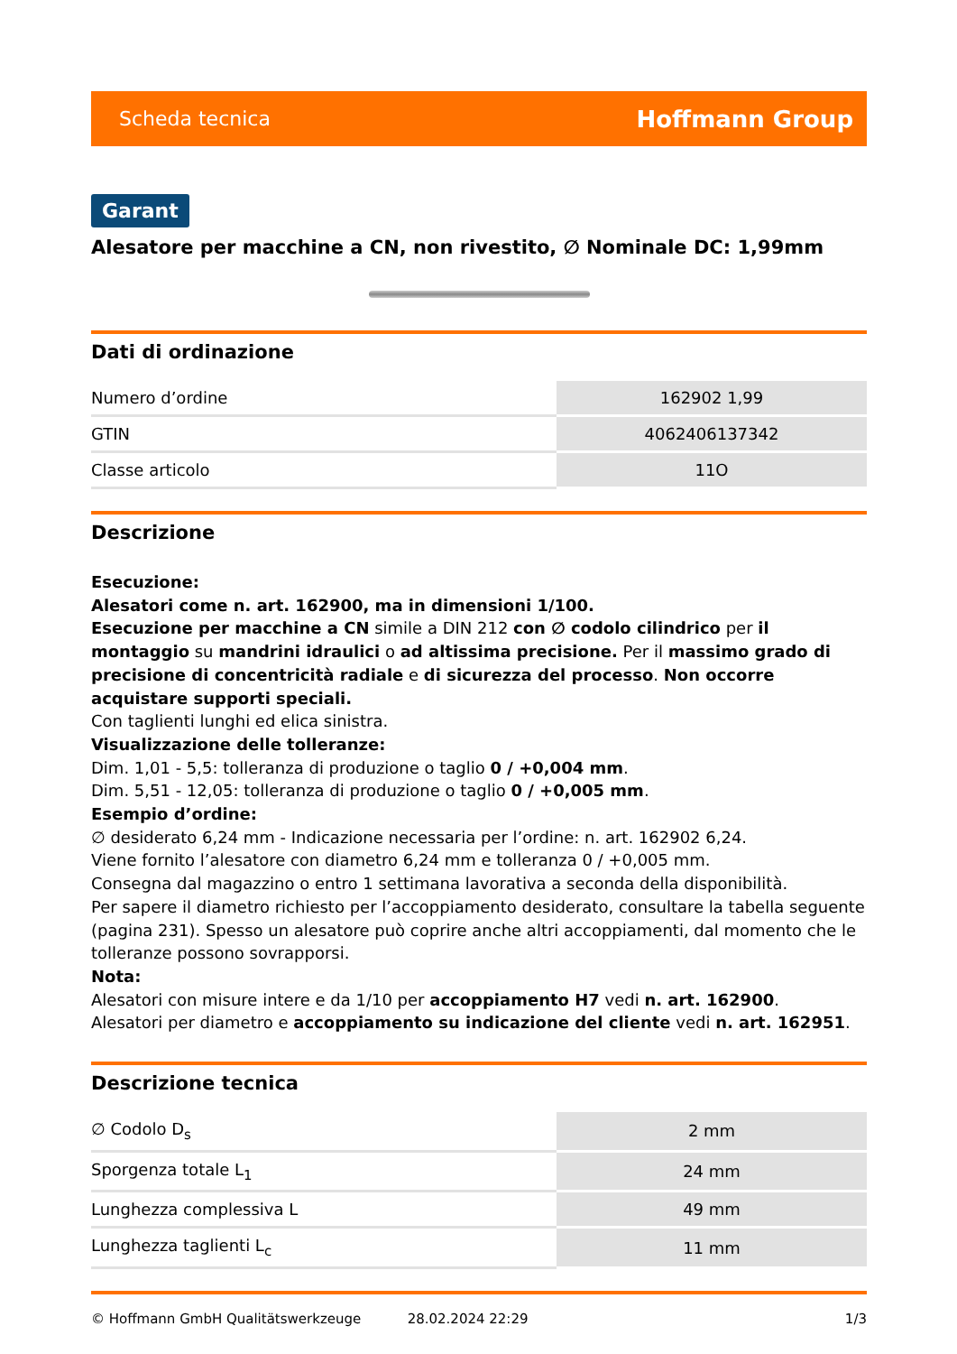Scheda tecnica Hoffmann Group
Garant
Alesatore per macchine a CN, non rivestito, ∅ Nominale DC: 1,99mm
Dati di ordinazione
| Numero d’ordine | 162902 1,99 |
| GTIN | 4062406137342 |
| Classe articolo | 11O |
Descrizione
Esecuzione:
Alesatori come n. art. 162900, ma in dimensioni 1/100.
Esecuzione per macchine a CN simile a DIN 212 con ∅ codolo cilindrico per il montaggio su mandrini idraulici o ad altissima precisione. Per il massimo grado di precisione di concentricità radiale e di sicurezza del processo. Non occorre acquistare supporti speciali.
Con taglienti lunghi ed elica sinistra.
Visualizzazione delle tolleranze:
Dim. 1,01 - 5,5: tolleranza di produzione o taglio 0 / +0,004 mm.
Dim. 5,51 - 12,05: tolleranza di produzione o taglio 0 / +0,005 mm.
Esempio d’ordine:
∅ desiderato 6,24 mm - Indicazione necessaria per l’ordine: n. art. 162902 6,24.
Viene fornito l’alesatore con diametro 6,24 mm e tolleranza 0 / +0,005 mm.
Consegna dal magazzino o entro 1 settimana lavorativa a seconda della disponibilità.
Per sapere il diametro richiesto per l’accoppiamento desiderato, consultare la tabella seguente (pagina 231). Spesso un alesatore può coprire anche altri accoppiamenti, dal momento che le tolleranze possono sovrapporsi.
Nota:
Alesatori con misure intere e da 1/10 per accoppiamento H7 vedi n. art. 162900.
Alesatori per diametro e accoppiamento su indicazione del cliente vedi n. art. 162951.
Descrizione tecnica
| ∅ Codolo D<sub>s</sub> | 2 mm |
| Sporgenza totale L<sub>1</sub> | 24 mm |
| Lunghezza complessiva L | 49 mm |
| Lunghezza taglienti L<sub>c</sub> | 11 mm |
© Hoffmann GmbH Qualitätswerkzeuge 28.02.2024 22:29 1/3